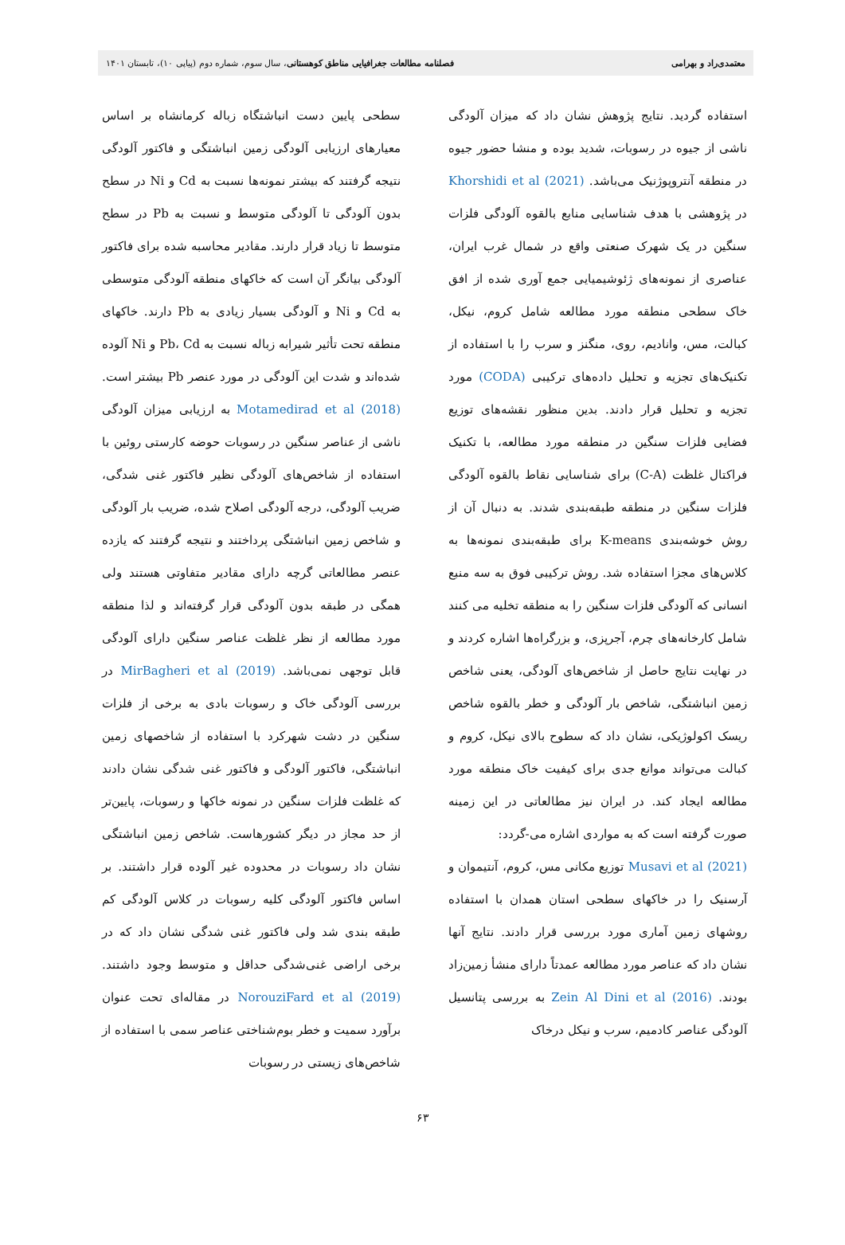معتمدی‌راد و بهرامی فصلنامه مطالعات جغرافیایی مناطق کوهستانی، سال سوم، شماره دوم (پیاپی ۱۰)، تابستان ۱۴۰۱
استفاده گردید. نتایج پژوهش نشان داد که میزان آلودگی ناشی از جیوه در رسوبات، شدید بوده و منشا حضور جیوه در منطقه آنتروپوژنیک می‌باشد. Khorshidi et al (2021) در پژوهشی با هدف شناسایی منابع بالقوه آلودگی فلزات سنگین در یک شهرک صنعتی واقع در شمال غرب ایران، عناصری از نمونه‌های ژئوشیمیایی جمع آوری شده از افق خاک سطحی منطقه مورد مطالعه شامل کروم، نیکل، کبالت، مس، وانادیم، روی، منگنز و سرب را با استفاده از تکنیک‌های تجزیه و تحلیل داده‌های ترکیبی (CODA) مورد تجزیه و تحلیل قرار دادند. بدین منظور نقشه‌های توزیع فضایی فلزات سنگین در منطقه مورد مطالعه، با تکنیک فراکتال غلظت (C-A) برای شناسایی نقاط بالقوه آلودگی فلزات سنگین در منطقه طبقه‌بندی شدند. به دنبال آن از روش خوشه‌بندی K-means برای طبقه‌بندی نمونه‌ها به کلاس‌های مجزا استفاده شد. روش ترکیبی فوق به سه منبع انسانی که آلودگی فلزات سنگین را به منطقه تخلیه می کنند شامل کارخانه‌های چرم، آجرپزی، و بزرگراه‌ها اشاره کردند و در نهایت نتایج حاصل از شاخص‌های آلودگی، یعنی شاخص زمین انباشتگی، شاخص بار آلودگی و خطر بالقوه شاخص ریسک اکولوژیکی، نشان داد که سطوح بالای نیکل، کروم و کبالت می‌تواند موانع جدی برای کیفیت خاک منطقه مورد مطالعه ایجاد کند. در ایران نیز مطالعاتی در این زمینه صورت گرفته است که به مواردی اشاره می-گردد:
Musavi et al (2021) توزیع مکانی مس، کروم، آنتیموان و آرسنیک را در خاکهای سطحی استان همدان با استفاده روشهای زمین آماری مورد بررسی قرار دادند. نتایج آنها نشان داد که عناصر مورد مطالعه عمدتاً دارای منشأ زمین‌زاد بودند. Zein Al Dini et al (2016) به بررسی پتانسیل آلودگی عناصر کادمیم، سرب و نیکل درخاک
سطحی پایین دست انباشتگاه زباله کرمانشاه بر اساس معیارهای ارزیابی آلودگی زمین انباشتگی و فاکتور آلودگی نتیجه گرفتند که بیشتر نمونه‌ها نسبت به Cd و Ni در سطح بدون آلودگی تا آلودگی متوسط و نسبت به Pb در سطح متوسط تا زیاد قرار دارند. مقادیر محاسبه شده برای فاکتور آلودگی بیانگر آن است که خاکهای منطقه آلودگی متوسطی به Cd و Ni و آلودگی بسیار زیادی به Pb دارند. خاکهای منطقه تحت تأثیر شیرابه زباله نسبت به Pb، Cd و Ni آلوده شده‌اند و شدت این آلودگی در مورد عنصر Pb بیشتر است. Motamedirad et al (2018) به ارزیابی میزان آلودگی ناشی از عناصر سنگین در رسوبات حوضه کارستی روئین با استفاده از شاخص‌های آلودگی نظیر فاکتور غنی شدگی، ضریب آلودگی، درجه آلودگی اصلاح شده، ضریب بار آلودگی و شاخص زمین انباشتگی پرداختند و نتیجه گرفتند که یازده عنصر مطالعاتی گرچه دارای مقادیر متفاوتی هستند ولی همگی در طبقه بدون آلودگی قرار گرفته‌اند و لذا منطقه مورد مطالعه از نظر غلظت عناصر سنگین دارای آلودگی قابل توجهی نمی‌باشد. MirBagheri et al (2019) در بررسی آلودگی خاک و رسوبات بادی به برخی از فلزات سنگین در دشت شهرکرد با استفاده از شاخصهای زمین انباشتگی، فاکتور آلودگی و فاکتور غنی شدگی نشان دادند که غلظت فلزات سنگین در نمونه خاکها و رسوبات، پایین‌تر از حد مجاز در دیگر کشورهاست. شاخص زمین انباشتگی نشان داد رسوبات در محدوده غیر آلوده قرار داشتند. بر اساس فاکتور آلودگی کلیه رسوبات در کلاس آلودگی کم طبقه بندی شد ولی فاکتور غنی شدگی نشان داد که در برخی اراضی غنی‌شدگی حداقل و متوسط وجود داشتند. NorouziFard et al (2019) در مقاله‌ای تحت عنوان برآورد سمیت و خطر بوم‌شناختی عناصر سمی با استفاده از شاخص‌های زیستی در رسوبات
۶۳